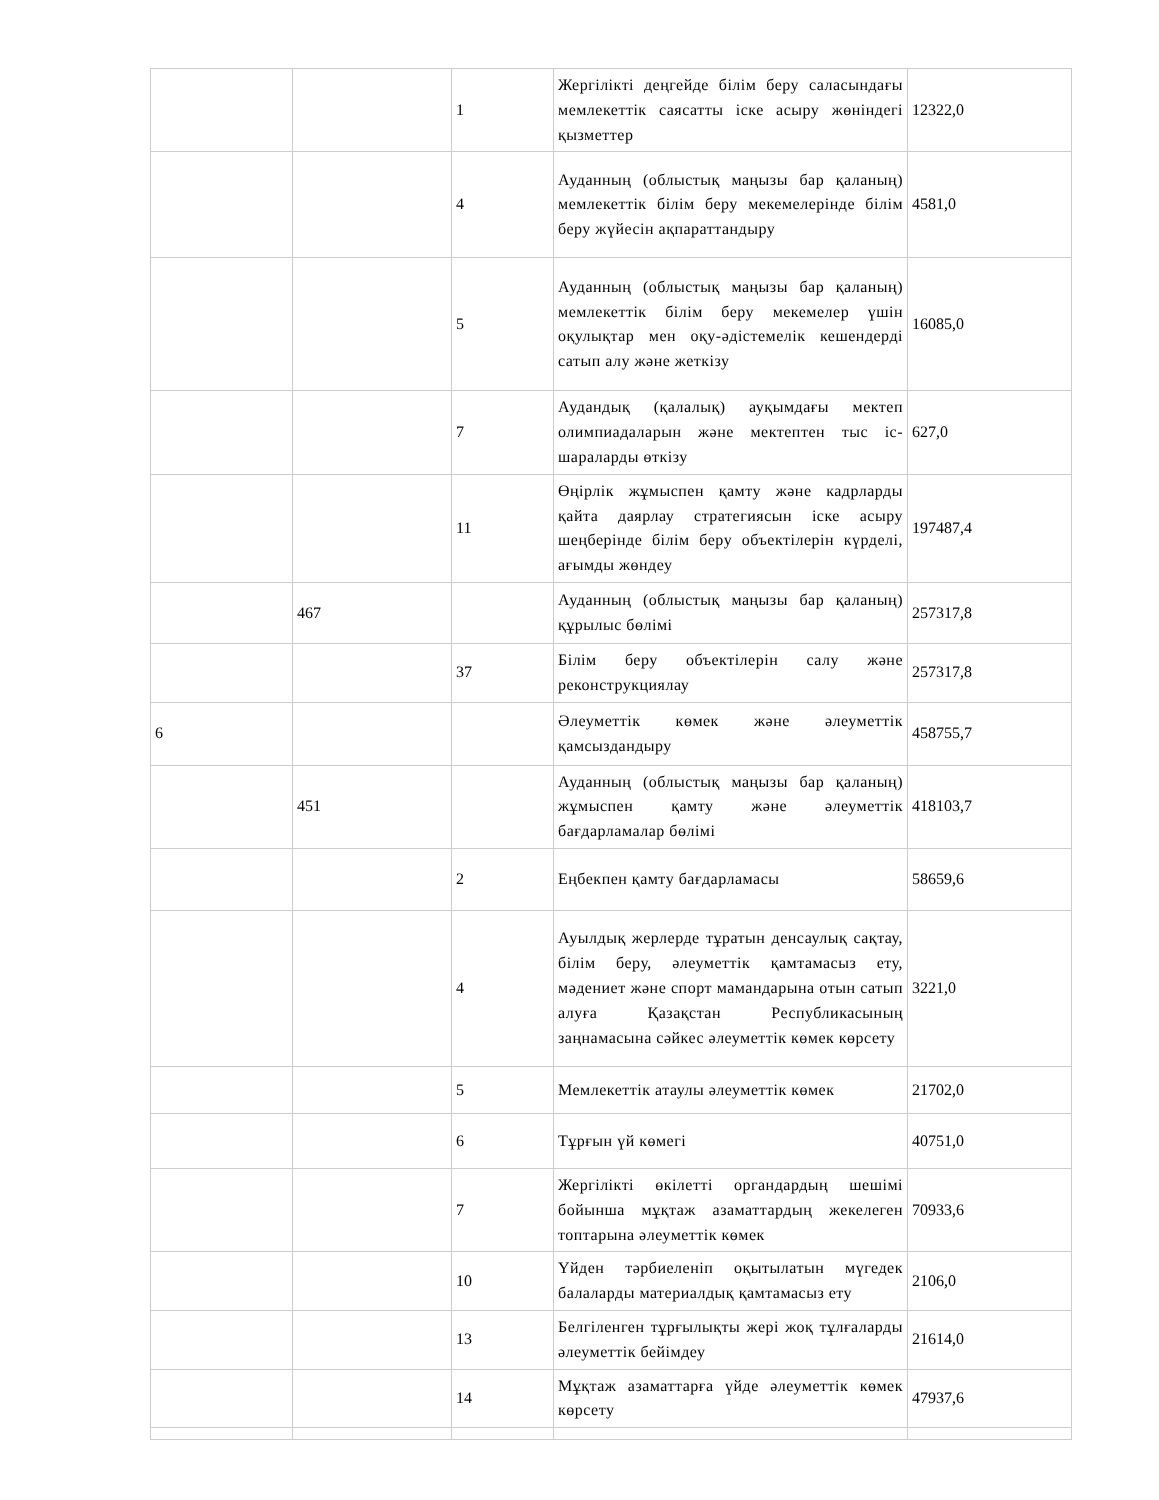| | | 1 | Жергілікті деңгейде білім беру саласындағы мемлекеттік саясатты іске асыру жөніндегі қызметтер | 12322,0 |
| | | 4 | Ауданның (облыстық маңызы бар қаланың) мемлекеттік білім беру мекемелерінде білім беру жүйесін ақпараттандыру | 4581,0 |
| | | 5 | Ауданның (облыстық маңызы бар қаланың) мемлекеттік білім беру мекемелер үшін оқулықтар мен оқу-әдістемелік кешендерді сатып алу және жеткізу | 16085,0 |
| | | 7 | Аудандық (қалалық) ауқымдағы мектеп олимпиадаларын және мектептен тыс іс-шараларды өткізу | 627,0 |
| | | 11 | Өңірлік жұмыспен қамту және кадрларды қайта даярлау стратегиясын іске асыру шеңберінде білім беру объектілерін күрделі, ағымды жөндеу | 197487,4 |
| | 467 | | Ауданның (облыстық маңызы бар қаланың) құрылыс бөлімі | 257317,8 |
| | | 37 | Білім беру объектілерін салу және реконструкциялау | 257317,8 |
| 6 | | | Әлеуметтік көмек және әлеуметтік қамсыздандыру | 458755,7 |
| | 451 | | Ауданның (облыстық маңызы бар қаланың) жұмыспен қамту және әлеуметтік бағдарламалар бөлімі | 418103,7 |
| | | 2 | Еңбекпен қамту бағдарламасы | 58659,6 |
| | | 4 | Ауылдық жерлерде тұратын денсаулық сақтау, білім беру, әлеуметтік қамтамасыз ету, мәдениет және спорт мамандарына отын сатып алуға Қазақстан Республикасының заңнамасына сәйкес әлеуметтік көмек көрсету | 3221,0 |
| | | 5 | Мемлекеттік атаулы әлеуметтік көмек | 21702,0 |
| | | 6 | Тұрғын үй көмегі | 40751,0 |
| | | 7 | Жергілікті өкілетті органдардың шешімі бойынша мұқтаж азаматтардың жекелеген топтарына әлеуметтік көмек | 70933,6 |
| | | 10 | Үйден тәрбиеленіп оқытылатын мүгедек балаларды материалдық қамтамасыз ету | 2106,0 |
| | | 13 | Белгіленген тұрғылықты жері жоқ тұлғаларды әлеуметтік бейімдеу | 21614,0 |
| | | 14 | Мұқтаж азаматтарға үйде әлеуметтік көмек көрсету | 47937,6 |